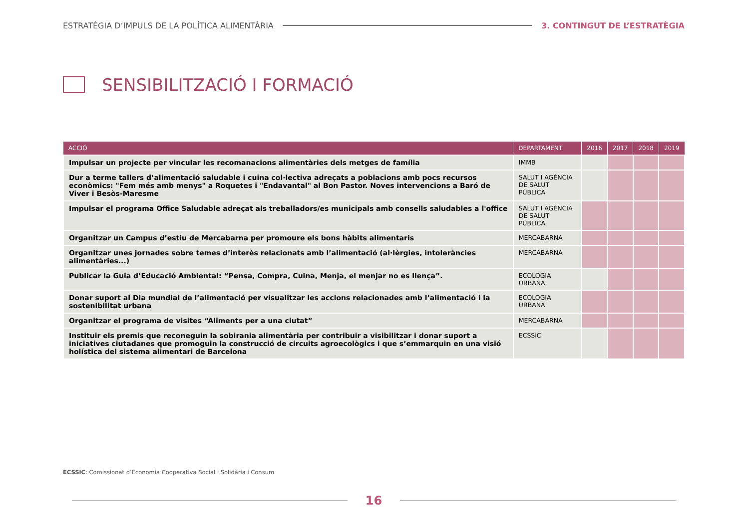ESTRATÈGIA D’IMPULS DE LA POLÍTICA ALIMENTÀRIA 3. CONTINGUT DE L’ESTRATÈGIA
SENSIBILITZACIÓ I FORMACIÓ
| ACCIÓ | DEPARTAMENT | 2016 | 2017 | 2018 | 2019 |
| --- | --- | --- | --- | --- | --- |
| Impulsar un projecte per vincular les recomanacions alimentàries dels metges de família | IMMB | | | | |
| Dur a terme tallers d’alimentació saludable i cuina col·lectiva adreçats a poblacions amb pocs recursos econòmics: "Fem més amb menys" a Roquetes i "Endavantal" al Bon Pastor. Noves intervencions a Baró de Viver i Besòs-Maresme | SALUT I AGÈNCIA DE SALUT PÚBLICA | | | | |
| Impulsar el programa Office Saludable adreçat als treballadors/es municipals amb consells saludables a l'office | SALUT I AGÈNCIA DE SALUT PÚBLICA | | | | |
| Organitzar un Campus d’estiu de Mercabarna per promoure els bons hàbits alimentaris | MERCABARNA | | | | |
| Organitzar unes jornades sobre temes d’interès relacionats amb l’alimentació (al·lèrgies, intoleràncies alimentàries...) | MERCABARNA | | | | |
| Publicar la Guia d’Educació Ambiental: “Pensa, Compra, Cuina, Menja, el menjar no es llença”. | ECOLOGIA URBANA | | | | |
| Donar suport al Dia mundial de l’alimentació per visualitzar les accions relacionades amb l’alimentació i la sostenibilitat urbana | ECOLOGIA URBANA | | | | |
| Organitzar el programa de visites “Aliments per a una ciutat” | MERCABARNA | | | | |
| Instituir els premis que reconeguin la sobirania alimentària per contribuir a visibilitzar i donar suport a iniciatives ciutadanes que promoguin la construcció de circuits agroecològics i que s’emmarquin en una visió holística del sistema alimentari de Barcelona | ECSSiC | | | | |
ECSSiC: Comissionat d’Economia Cooperativa Social i Solidària i Consum
16